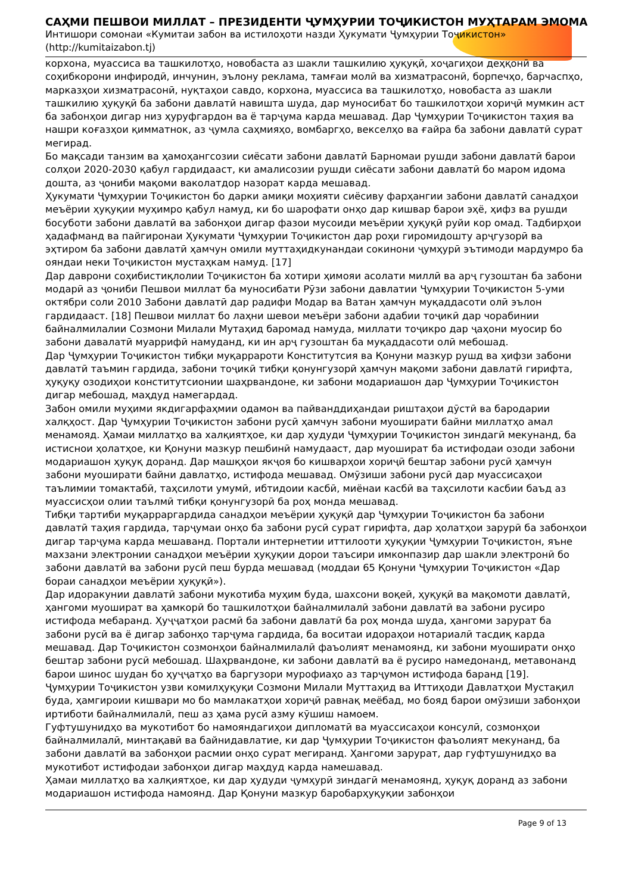САҲМИ ПЕШВОИ МИЛЛАТ – ПРЕЗИДЕНТИ ҶУМҲУРИИ ТОҶИКИСТОН МУҲТАРАМ ЭМОМА
Интишори сомонаи «Кумитаи забон ва истилоҳоти назди Ҳукумати Ҷумҳурии Тоҷикистон»
(http://kumitaizabon.tj)
корхона, муассиса ва ташкилотҳо, новобаста аз шакли ташкилию ҳуқуқӣ, хоҷагиҳои деҳқонӣ ва соҳибкорони инфиродӣ, инчунин, эълону реклама, тамғаи молӣ ва хизматрасонӣ, борпечҳо, барчаспҳо, марказҳои хизматрасонӣ, нуқтаҳои савдо, корхона, муассиса ва ташкилотҳо, новобаста аз шакли ташкилию ҳуқуқӣ ба забони давлатӣ навишта шуда, дар муносибат бо ташкилотҳои хориҷӣ мумкин аст ба забонҳои дигар низ ҳуруфгардон ва ё тарҷума карда мешавад. Дар Ҷумҳурии Тоҷикистон таҳия ва нашри коғазҳои қимматнок, аз ҷумла саҳмияҳо, вомбаргҳо, векселҳо ва ғайра ба забони давлатӣ сурат мегирад.
Бо мақсади танзим ва ҳамоҳангсозии сиёсати забони давлатӣ Барномаи рушди забони давлатӣ барои солҳои 2020-2030 қабул гардидааст, ки амалисозии рушди сиёсати забони давлатӣ бо маром идома дошта, аз ҷониби мақоми ваколатдор назорат карда мешавад.
Ҳукумати Ҷумҳурии Тоҷикистон бо дарки амиқи моҳияти сиёсиву фарҳангии забони давлатӣ санадҳои меъёрии ҳуқуқии муҳимро қабул намуд, ки бо шарофати онҳо дар кишвар барои эҳё, ҳифз ва рушди босуботи забони давлатӣ ва забонҳои дигар фазои мусоиди меъёрии ҳуқуқӣ руйи кор омад. Тадбирҳои ҳадафманд ва пайгиронаи Ҳукумати Ҷумҳурии Тоҷикистон дар роҳи гиромидошту арҷгузорӣ ва эҳтиром ба забони давлатӣ ҳамчун омили муттаҳидкунандаи сокинони ҷумҳурӣ эътимоди мардумро ба ояндаи неки Тоҷикистон мустаҳкам намуд. [17]
Дар даврони соҳибистиқлолии Тоҷикистон ба хотири ҳимояи асолати миллӣ ва арҷ гузоштан ба забони модарӣ аз ҷониби Пешвои миллат ба муносибати Рӯзи забони давлатии Ҷумҳурии Тоҷикистон 5-уми октябри соли 2010 Забони давлатӣ дар радифи Модар ва Ватан ҳамчун муқаддасоти олӣ эълон гардидааст. [18] Пешвои миллат бо лаҳни шевои меъёри забони адабии тоҷикӣ дар чорабинии байналмилалии Созмони Милали Мутаҳид баромад намуда, миллати тоҷикро дар ҷаҳони муосир бо забони давалатӣ муаррифӣ намуданд, ки ин арҷ гузоштан ба муқаддасоти олӣ мебошад.
Дар Ҷумҳурии Тоҷикистон тибқи муқаррароти Конститутсия ва Қонуни мазкур рушд ва ҳифзи забони давлатӣ таъмин гардида, забони тоҷикӣ тибқи қонунгузорӣ ҳамчун мақоми забони давлатӣ гирифта, ҳуқуқу озодиҳои конститутсионии шаҳрвандоне, ки забони модариашон дар Ҷумҳурии Тоҷикистон дигар мебошад, маҳдуд намегардад.
Забон омили муҳими якдигарфаҳмии одамон ва пайванддиҳандаи риштаҳои дӯстӣ ва бародарии халқҳост. Дар Ҷумҳурии Тоҷикистон забони русӣ ҳамчун забони муоширати байни миллатҳо амал менамояд. Ҳамаи миллатҳо ва халқиятҳое, ки дар ҳудуди Ҷумҳурии Тоҷикистон зиндагӣ мекунанд, ба истиснои ҳолатҳое, ки Қонуни мазкур пешбинӣ намудааст, дар муошират ба истифодаи озоди забони модариашон ҳуқуқ доранд. Дар машқҳои якҷоя бо кишварҳои хориҷӣ бештар забони русӣ ҳамчун забони муоширати байни давлатҳо, истифода мешавад. Омӯзиши забони русӣ дар муассисаҳои таълимии томактабӣ, таҳсилоти умумӣ, ибтидоии касбӣ, миёнаи касбӣ ва таҳсилоти касбии баъд аз муассисҳои олии таълмӣ тибқи қонунгузорӣ ба роҳ монда мешавад.
Тибқи тартиби муқарраргардида санадҳои меъёрии ҳуқуқӣ дар Ҷумҳурии Тоҷикистон ба забони давлатӣ таҳия гардида, тарҷумаи онҳо ба забони русӣ сурат гирифта, дар ҳолатҳои зарурӣ ба забонҳои дигар тарҷума карда мешаванд. Портали интернетии иттилооти ҳуқуқии Ҷумҳурии Тоҷикистон, яъне махзани электронии санадҳои меъёрии ҳуқуқии дорои таъсири имконпазир дар шакли электронӣ бо забони давлатӣ ва забони русӣ пеш бурда мешавад (моддаи 65 Қонуни Ҷумҳурии Тоҷикистон «Дар бораи санадҳои меъёрии ҳуқуқӣ»).
Дар идоракунии давлатӣ забони мукотиба муҳим буда, шахсони воқеӣ, ҳуқуқӣ ва мақомоти давлатӣ, ҳангоми муошират ва ҳамкорӣ бо ташкилотҳои байналмилалӣ забони давлатӣ ва забони русиро истифода мебаранд. Ҳуҷҷатҳои расмӣ ба забони давлатӣ ба роҳ монда шуда, ҳангоми зарурат ба забони русӣ ва ё дигар забонҳо тарҷума гардида, ба воситаи идораҳои нотариалӣ тасдиқ карда мешавад. Дар Тоҷикистон созмонҳои байналмилалӣ фаъолият менамоянд, ки забони муоширати онҳо бештар забони русӣ мебошад. Шаҳрвандоне, ки забони давлатӣ ва ё русиро намедонанд, метавонанд барои шинос шудан бо ҳуҷҷатҳо ва баргузори мурофиаҳо аз тарҷумон истифода баранд [19].
Ҷумҳурии Тоҷикистон узви комилҳуқуқи Созмони Милали Муттаҳид ва Иттиҳоди Давлатҳои Мустақил буда, ҳамгироии кишвари мо бо мамлакатҳои хориҷӣ равнақ меёбад, мо бояд барои омӯзиши забонҳои иртиботи байналмилалӣ, пеш аз ҳама русӣ азму кӯшиш намоем.
Гуфтушунидҳо ва мукотибот бо намояндагиҳои дипломатӣ ва муассисаҳои консулӣ, созмонҳои байналмилалӣ, минтақавӣ ва байнидавлатие, ки дар Ҷумҳурии Тоҷикистон фаъолият мекунанд, ба забони давлатӣ ва забонҳои расмии онҳо сурат мегиранд. Ҳангоми зарурат, дар гуфтушунидҳо ва мукотибот истифодаи забонҳои дигар маҳдуд карда намешавад.
Ҳамаи миллатҳо ва халқиятҳое, ки дар ҳудуди ҷумҳурӣ зиндагӣ менамоянд, ҳуқуқ доранд аз забони модариашон истифода намоянд. Дар Қонуни мазкур баробарҳуқуқии забонҳои
Page 9 of 13